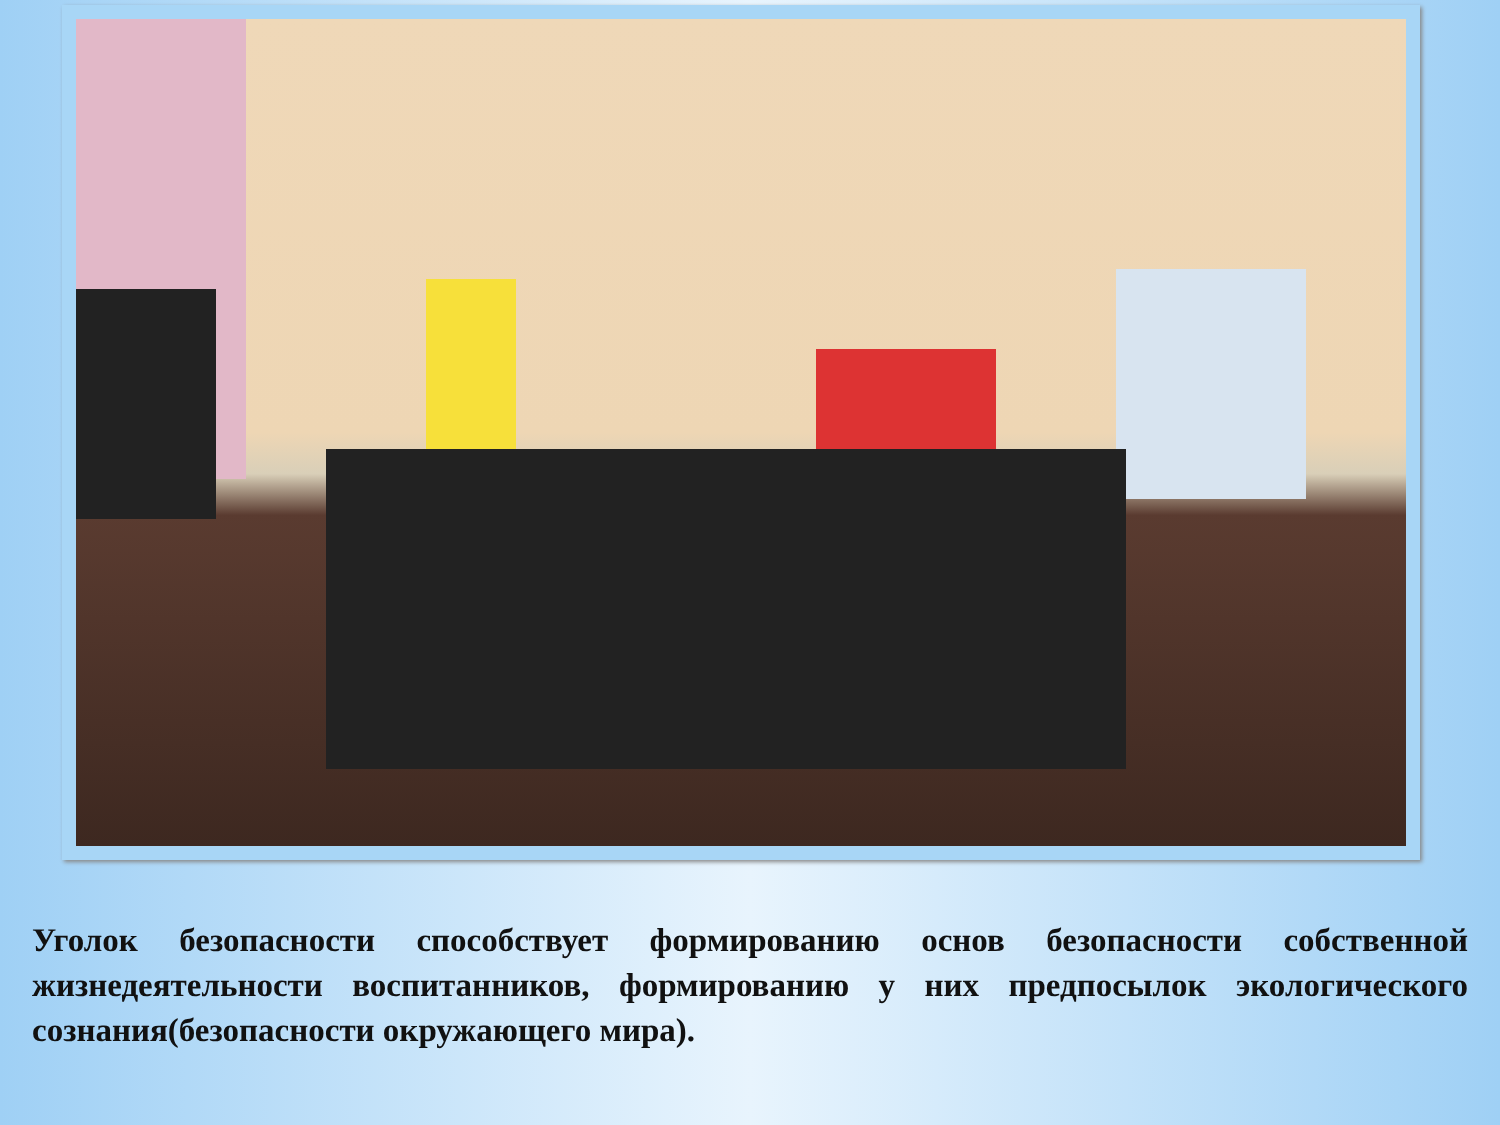Уголок безопасности способствует формированию основ безопасности собственной жизнедеятельности воспитанников, формированию у них предпосылок экологического сознания(безопасности окружающего мира).